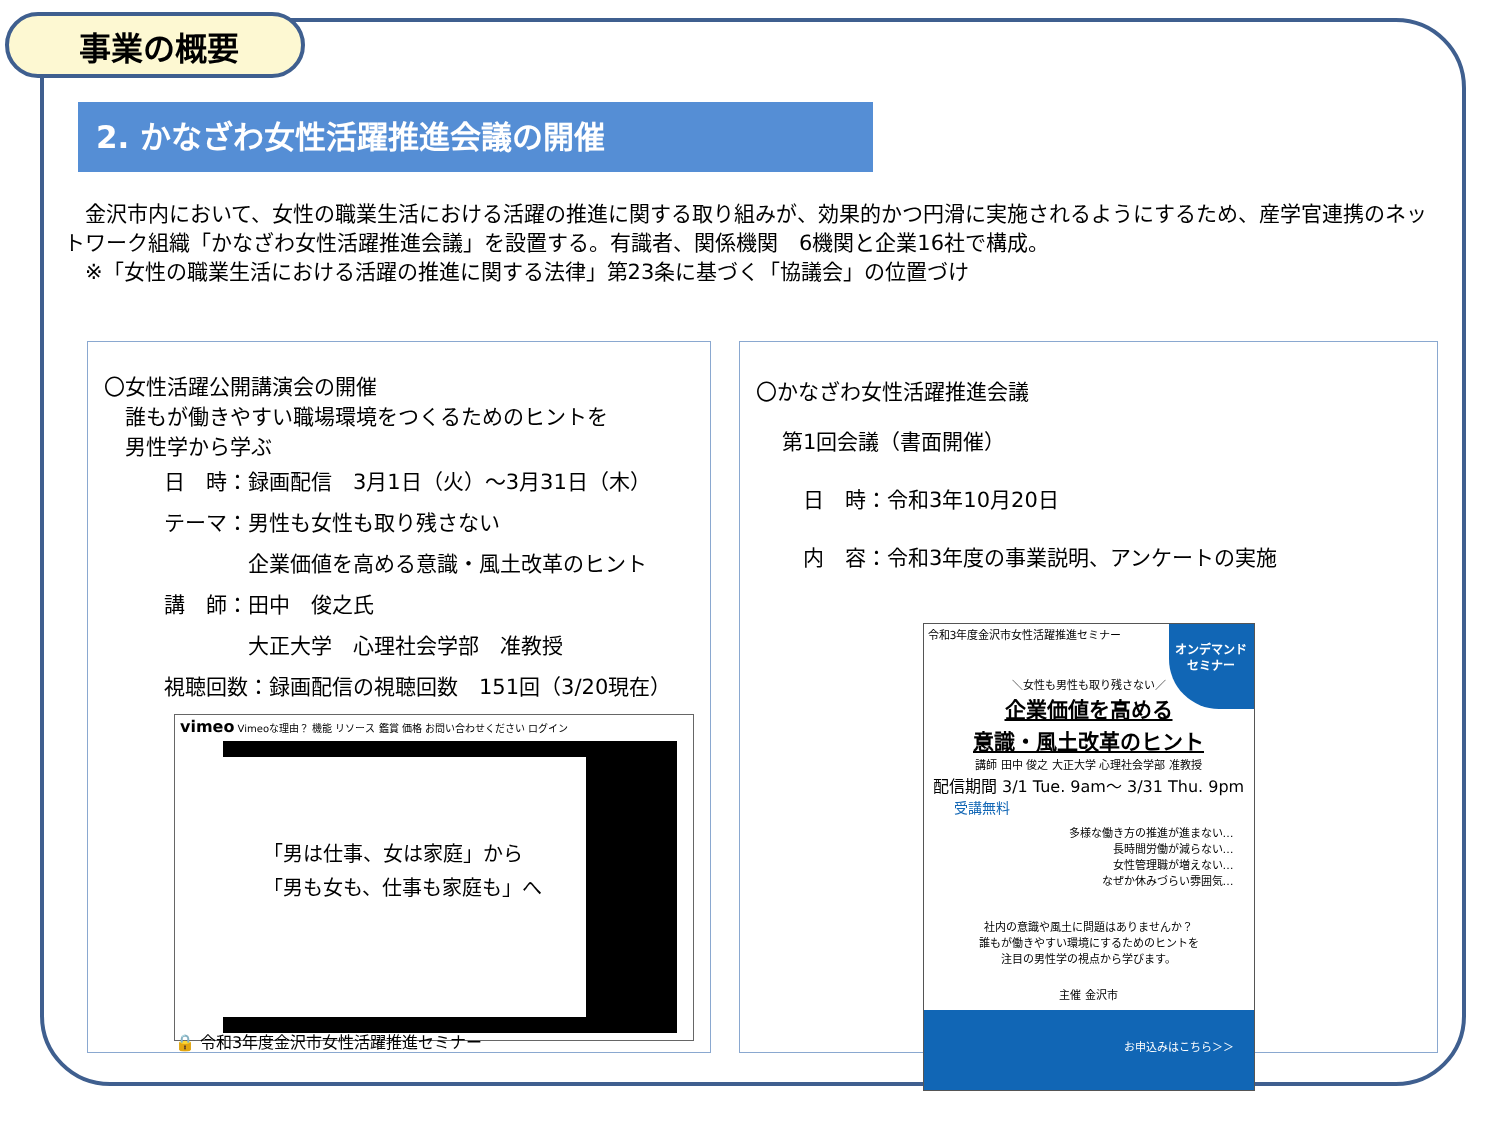事業の概要
2. かなざわ女性活躍推進会議の開催
　金沢市内において、女性の職業生活における活躍の推進に関する取り組みが、効果的かつ円滑に実施されるようにするため、産学官連携のネットワーク組織「かなざわ女性活躍推進会議」を設置する。有識者、関係機関　6機関と企業16社で構成。
　※「女性の職業生活における活躍の推進に関する法律」第23条に基づく「協議会」の位置づけ
〇女性活躍公開講演会の開催
　誰もが働きやすい職場環境をつくるためのヒントを
　男性学から学ぶ
日　時：録画配信　3月1日（火）～3月31日（木）
テーマ：男性も女性も取り残さない
　　　　企業価値を高める意識・風土改革のヒント
講　師：田中　俊之氏
　　　　大正大学　心理社会学部　准教授
視聴回数：録画配信の視聴回数　151回（3/20現在）
vimeo Vimeoな理由？ 機能 リソース 鑑賞 価格 お問い合わせください ログイン
「男は仕事、女は家庭」から
「男も女も、仕事も家庭も」へ
🔒 令和3年度金沢市女性活躍推進セミナー
〇かなざわ女性活躍推進会議
第1回会議（書面開催）
　日　時：令和3年10月20日
　内　容：令和3年度の事業説明、アンケートの実施
令和3年度金沢市女性活躍推進セミナー
オンデマンド
セミナー
＼女性も男性も取り残さない／
企業価値を高める
意識・風土改革のヒント
講師 田中 俊之 大正大学 心理社会学部 准教授
配信期間 3/1 Tue. 9am～ 3/31 Thu. 9pm
受講無料
多様な働き方の推進が進まない…
長時間労働が減らない…
女性管理職が増えない…
なぜか休みづらい雰囲気…
社内の意識や風土に問題はありませんか？
誰もが働きやすい環境にするためのヒントを
注目の男性学の視点から学びます。
主催 金沢市
お申込みはこちら＞＞